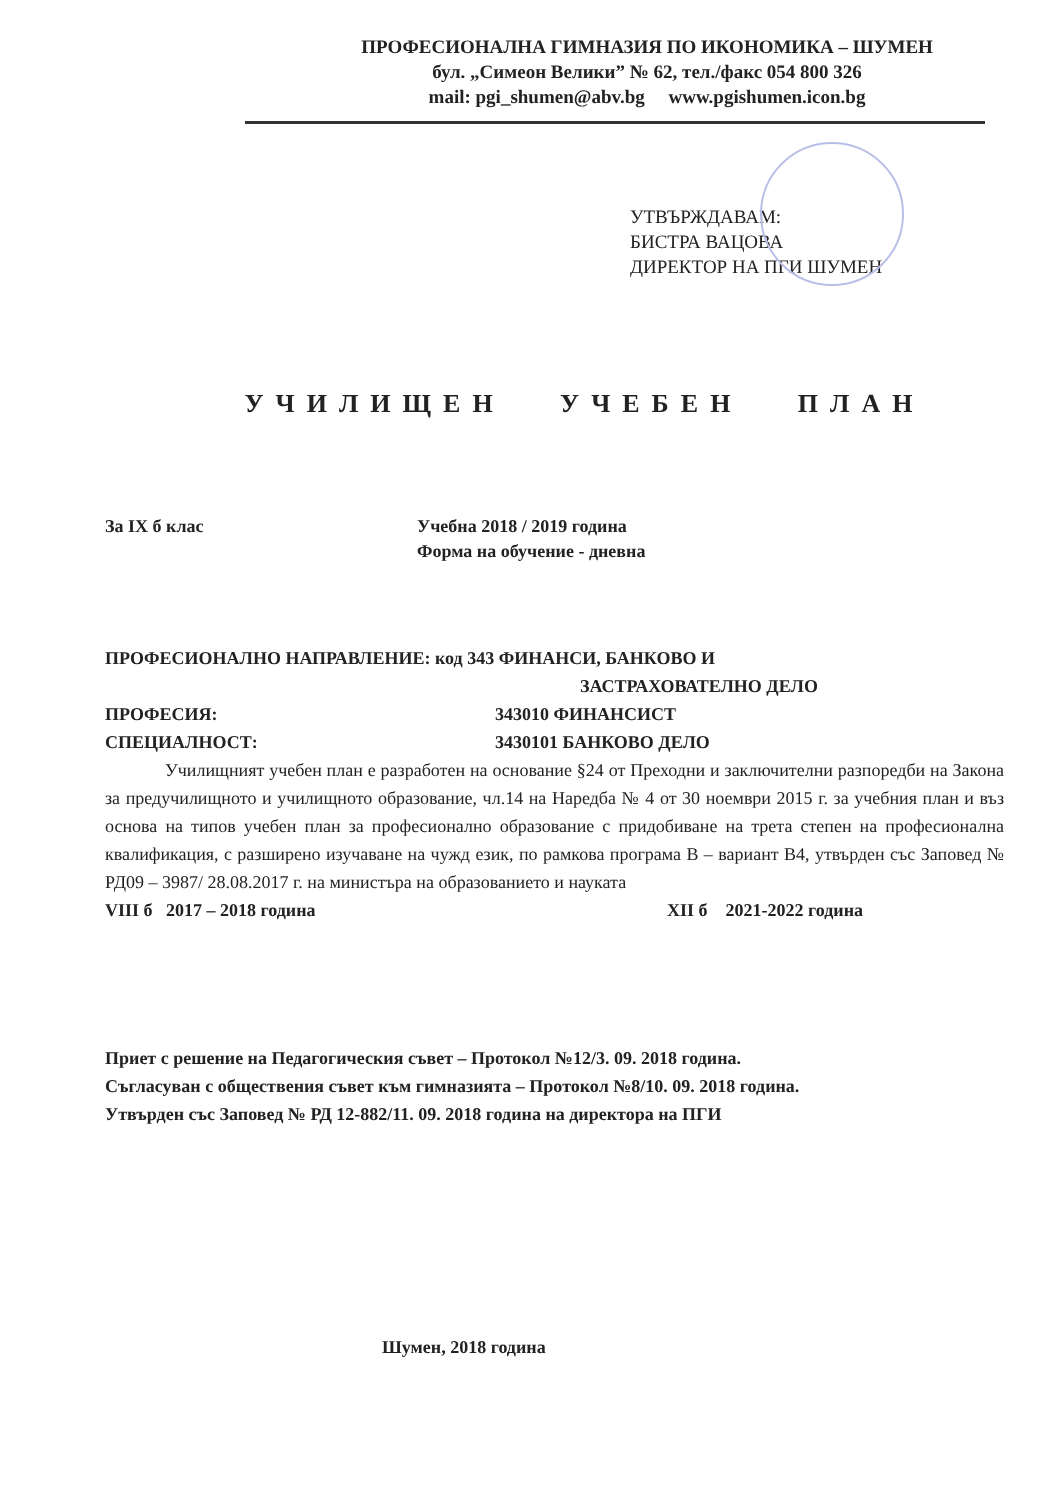ПРОФЕСИОНАЛНА ГИМНАЗИЯ ПО ИКОНОМИКА – ШУМЕН
бул. „Симеон Велики” № 62, тел./факс 054 800 326
mail: pgi_shumen@abv.bg www.pgishumen.icon.bg
УТВЪРЖДАВАМ:
БИСТРА ВАЦОВА
ДИРЕКТОР НА ПГИ ШУМЕН
УЧИЛИЩЕН УЧЕБЕН ПЛАН
За IX б клас Учебна 2018 / 2019 година
Форма на обучение - дневна
ПРОФЕСИОНАЛНО НАПРАВЛЕНИЕ: код 343 ФИНАНСИ, БАНКОВО И
ЗАСТРАХОВАТЕЛНО ДЕЛО
ПРОФЕСИЯ: 343010 ФИНАНСИСТ
СПЕЦИАЛНОСТ: 3430101 БАНКОВО ДЕЛО
Училищният учебен план е разработен на основание §24 от Преходни и заключителни разпоредби на Закона за предучилищното и училищното образование, чл.14 на Наредба № 4 от 30 ноември 2015 г. за учебния план и въз основа на типов учебен план за професионално образование с придобиване на трета степен на професионална квалификация, с разширено изучаване на чужд език, по рамкова програма В – вариант В4, утвърден със Заповед № РД09 – 3987/ 28.08.2017 г. на министъра на образованието и науката
VIII б 2017 – 2018 година XII б 2021-2022 година
Приет с решение на Педагогическия съвет – Протокол №12/3. 09. 2018 година.
Съгласуван с обществения съвет към гимназията – Протокол №8/10. 09. 2018 година.
Утвърден със Заповед № РД 12-882/11. 09. 2018 година на директора на ПГИ
Шумен, 2018 година